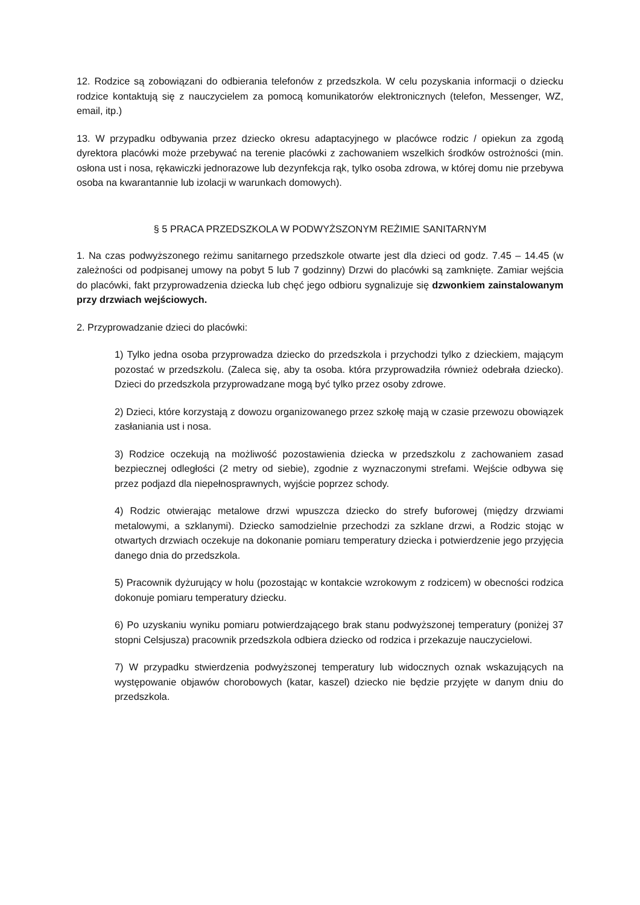12. Rodzice są zobowiązani do odbierania telefonów z przedszkola. W celu pozyskania informacji o dziecku rodzice kontaktują się z nauczycielem za pomocą komunikatorów elektronicznych (telefon, Messenger, WZ, email, itp.)
13. W przypadku odbywania przez dziecko okresu adaptacyjnego w placówce rodzic / opiekun za zgodą dyrektora placówki może przebywać na terenie placówki z zachowaniem wszelkich środków ostrożności (min. osłona ust i nosa, rękawiczki jednorazowe lub dezynfekcja rąk, tylko osoba zdrowa, w której domu nie przebywa osoba na kwarantannie lub izolacji w warunkach domowych).
§ 5 PRACA PRZEDSZKOLA W PODWYŻSZONYM REŻIMIE SANITARNYM
1. Na czas podwyższonego reżimu sanitarnego przedszkole otwarte jest dla dzieci od godz. 7.45 – 14.45 (w zależności od podpisanej umowy na pobyt 5 lub 7 godzinny) Drzwi do placówki są zamknięte. Zamiar wejścia do placówki, fakt przyprowadzenia dziecka lub chęć jego odbioru sygnalizuje się dzwonkiem zainstalowanym przy drzwiach wejściowych.
2. Przyprowadzanie dzieci do placówki:
1) Tylko jedna osoba przyprowadza dziecko do przedszkola i przychodzi tylko z dzieckiem, mającym pozostać w przedszkolu. (Zaleca się, aby ta osoba. która przyprowadziła również odebrała dziecko). Dzieci do przedszkola przyprowadzane mogą być tylko przez osoby zdrowe.
2) Dzieci, które korzystają z dowozu organizowanego przez szkołę mają w czasie przewozu obowiązek zasłaniania ust i nosa.
3) Rodzice oczekują na możliwość pozostawienia dziecka w przedszkolu z zachowaniem zasad bezpiecznej odległości (2 metry od siebie), zgodnie z wyznaczonymi strefami. Wejście odbywa się przez podjazd dla niepełnosprawnych, wyjście poprzez schody.
4) Rodzic otwierając metalowe drzwi wpuszcza dziecko do strefy buforowej (między drzwiami metalowymi, a szklanymi). Dziecko samodzielnie przechodzi za szklane drzwi, a Rodzic stojąc w otwartych drzwiach oczekuje na dokonanie pomiaru temperatury dziecka i potwierdzenie jego przyjęcia danego dnia do przedszkola.
5) Pracownik dyżurujący w holu (pozostając w kontakcie wzrokowym z rodzicem) w obecności rodzica dokonuje pomiaru temperatury dziecku.
6) Po uzyskaniu wyniku pomiaru potwierdzającego brak stanu podwyższonej temperatury (poniżej 37 stopni Celsjusza) pracownik przedszkola odbiera dziecko od rodzica i przekazuje nauczycielowi.
7) W przypadku stwierdzenia podwyższonej temperatury lub widocznych oznak wskazujących na występowanie objawów chorobowych (katar, kaszel) dziecko nie będzie przyjęte w danym dniu do przedszkola.